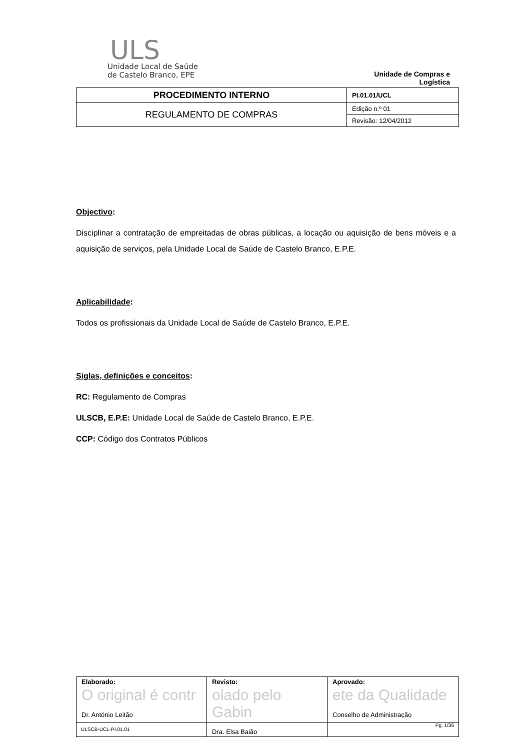ULS
Unidade Local de Saúde
de Castelo Branco, EPE
Unidade de Compras e Logística
| PROCEDIMENTO INTERNO | PI.01.01/UCL |
| REGULAMENTO DE COMPRAS | Edição n.º 01 |
| | Revisão: 12/04/2012 |
Objectivo:
Disciplinar a contratação de empreitadas de obras públicas, a locação ou aquisição de bens móveis e a aquisição de serviços, pela Unidade Local de Saúde de Castelo Branco, E.P.E.
Aplicabilidade:
Todos os profissionais da Unidade Local de Saúde de Castelo Branco, E.P.E.
Siglas, definições e conceitos:
RC: Regulamento de Compras
ULSCB, E.P.E: Unidade Local de Saúde de Castelo Branco, E.P.E.
CCP: Código dos Contratos Públicos
| Elaborado: O original é contr Dr. António Leitão | Revisto: olado pelo Gabin Dra. Elsa Baião | Aprovado: ete da Qualidade Conselho de Administração |
ULSCB-UCL-PI.01.01 Pg. 1/36